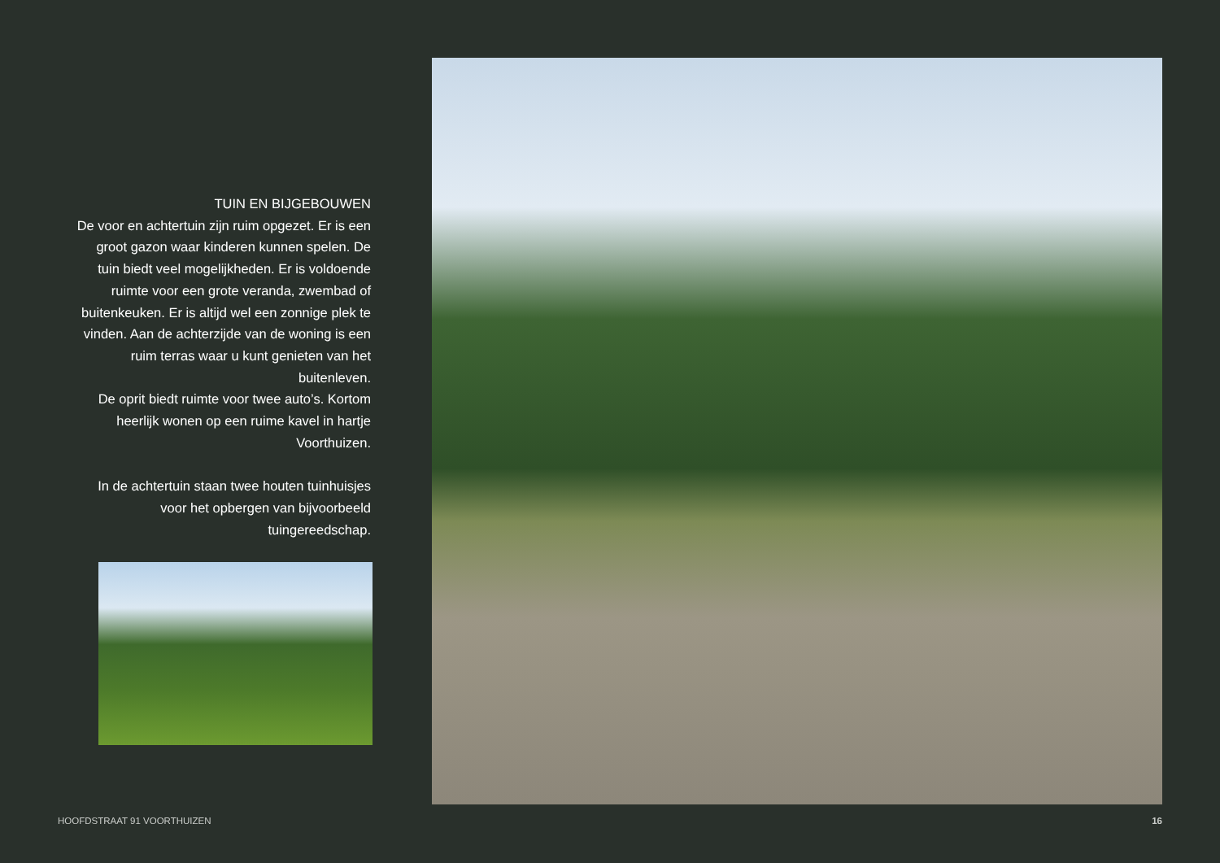TUIN EN BIJGEBOUWEN
De voor en achtertuin zijn ruim opgezet. Er is een groot gazon waar kinderen kunnen spelen. De tuin biedt veel mogelijkheden. Er is voldoende ruimte voor een grote veranda, zwembad of buitenkeuken. Er is altijd wel een zonnige plek te vinden. Aan de achterzijde van de woning is een ruim terras waar u kunt genieten van het buitenleven.
De oprit biedt ruimte voor twee auto’s. Kortom heerlijk wonen op een ruime kavel in hartje Voorthuizen.
In de achtertuin staan twee houten tuinhuisjes voor het opbergen van bijvoorbeeld tuingereedschap.
HOOFDSTRAAT 91 VOORTHUIZEN 16